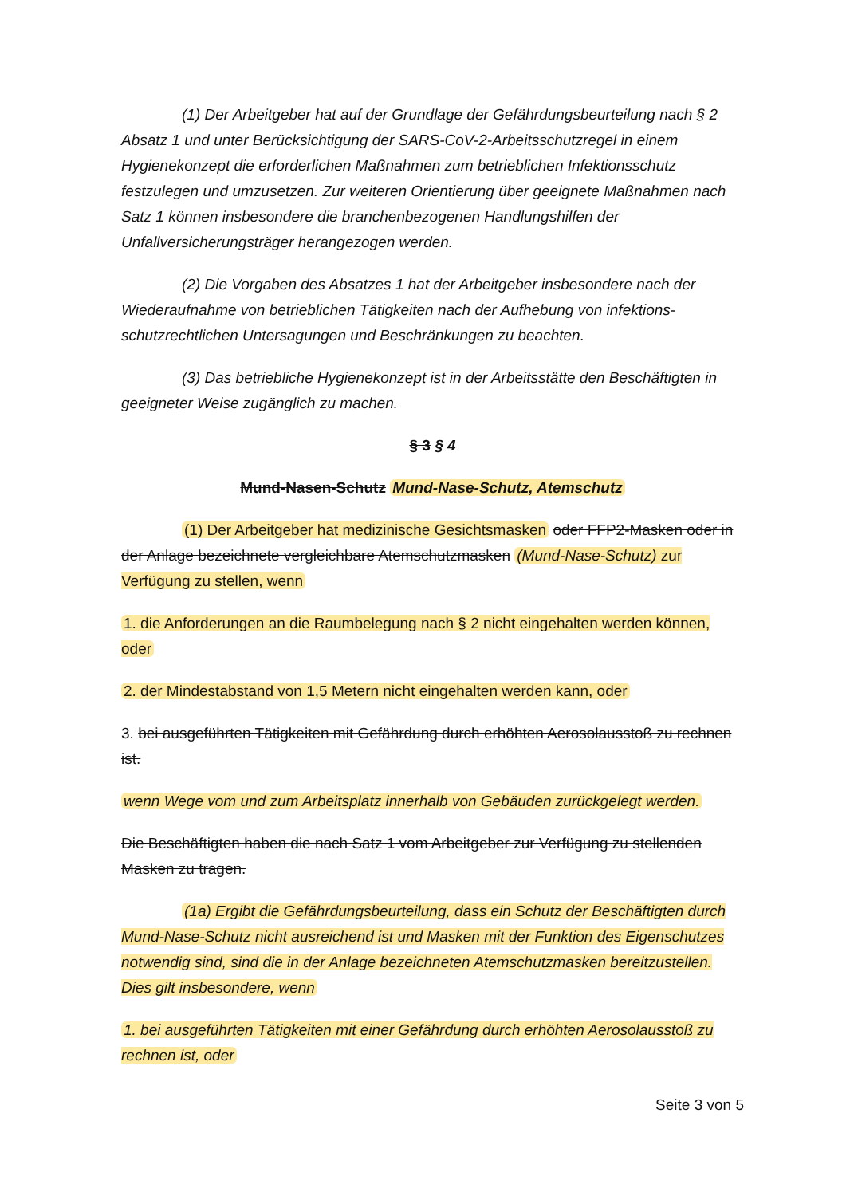(1) Der Arbeitgeber hat auf der Grundlage der Gefährdungsbeurteilung nach § 2 Absatz 1 und unter Berücksichtigung der SARS-CoV-2-Arbeitsschutzregel in einem Hygienekonzept die erforderlichen Maßnahmen zum betrieblichen Infektionsschutz festzulegen und umzusetzen. Zur weiteren Orientierung über geeignete Maßnahmen nach Satz 1 können insbesondere die branchenbezogenen Handlungshilfen der Unfallversicherungsträger herangezogen werden.
(2) Die Vorgaben des Absatzes 1 hat der Arbeitgeber insbesondere nach der Wiederaufnahme von betrieblichen Tätigkeiten nach der Aufhebung von infektions-schutzrechtlichen Untersagungen und Beschränkungen zu beachten.
(3) Das betriebliche Hygienekonzept ist in der Arbeitsstätte den Beschäftigten in geeigneter Weise zugänglich zu machen.
§ 3 § 4
Mund-Nasen-Schutz Mund-Nase-Schutz, Atemschutz
(1) Der Arbeitgeber hat medizinische Gesichtsmasken oder FFP2-Masken oder in der Anlage bezeichnete vergleichbare Atemschutzmasken (Mund-Nase-Schutz) zur Verfügung zu stellen, wenn
1. die Anforderungen an die Raumbelegung nach § 2 nicht eingehalten werden können, oder
2. der Mindestabstand von 1,5 Metern nicht eingehalten werden kann, oder
3. bei ausgeführten Tätigkeiten mit Gefährdung durch erhöhten Aerosolausstoß zu rechnen ist.
wenn Wege vom und zum Arbeitsplatz innerhalb von Gebäuden zurückgelegt werden.
Die Beschäftigten haben die nach Satz 1 vom Arbeitgeber zur Verfügung zu stellenden Masken zu tragen.
(1a) Ergibt die Gefährdungsbeurteilung, dass ein Schutz der Beschäftigten durch Mund-Nase-Schutz nicht ausreichend ist und Masken mit der Funktion des Eigenschutzes notwendig sind, sind die in der Anlage bezeichneten Atemschutzmasken bereitzustellen. Dies gilt insbesondere, wenn
1. bei ausgeführten Tätigkeiten mit einer Gefährdung durch erhöhten Aerosolausstoß zu rechnen ist, oder
Seite 3 von 5